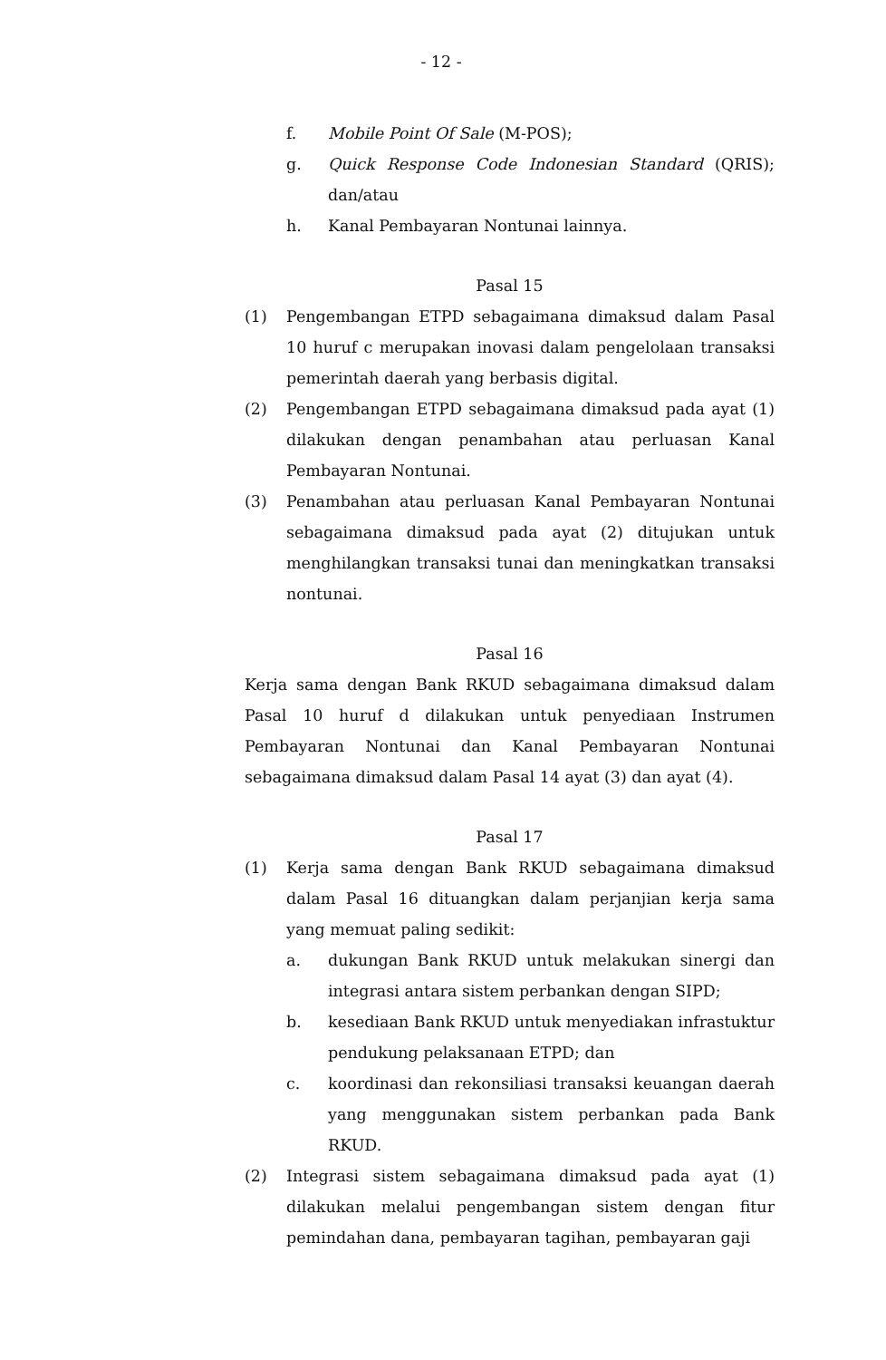- 12 -
f. Mobile Point Of Sale (M-POS);
g. Quick Response Code Indonesian Standard (QRIS); dan/atau
h. Kanal Pembayaran Nontunai lainnya.
Pasal 15
(1) Pengembangan ETPD sebagaimana dimaksud dalam Pasal 10 huruf c merupakan inovasi dalam pengelolaan transaksi pemerintah daerah yang berbasis digital.
(2) Pengembangan ETPD sebagaimana dimaksud pada ayat (1) dilakukan dengan penambahan atau perluasan Kanal Pembayaran Nontunai.
(3) Penambahan atau perluasan Kanal Pembayaran Nontunai sebagaimana dimaksud pada ayat (2) ditujukan untuk menghilangkan transaksi tunai dan meningkatkan transaksi nontunai.
Pasal 16
Kerja sama dengan Bank RKUD sebagaimana dimaksud dalam Pasal 10 huruf d dilakukan untuk penyediaan Instrumen Pembayaran Nontunai dan Kanal Pembayaran Nontunai sebagaimana dimaksud dalam Pasal 14 ayat (3) dan ayat (4).
Pasal 17
(1) Kerja sama dengan Bank RKUD sebagaimana dimaksud dalam Pasal 16 dituangkan dalam perjanjian kerja sama yang memuat paling sedikit:
a. dukungan Bank RKUD untuk melakukan sinergi dan integrasi antara sistem perbankan dengan SIPD;
b. kesediaan Bank RKUD untuk menyediakan infrastuktur pendukung pelaksanaan ETPD; dan
c. koordinasi dan rekonsiliasi transaksi keuangan daerah yang menggunakan sistem perbankan pada Bank RKUD.
(2) Integrasi sistem sebagaimana dimaksud pada ayat (1) dilakukan melalui pengembangan sistem dengan fitur pemindahan dana, pembayaran tagihan, pembayaran gaji